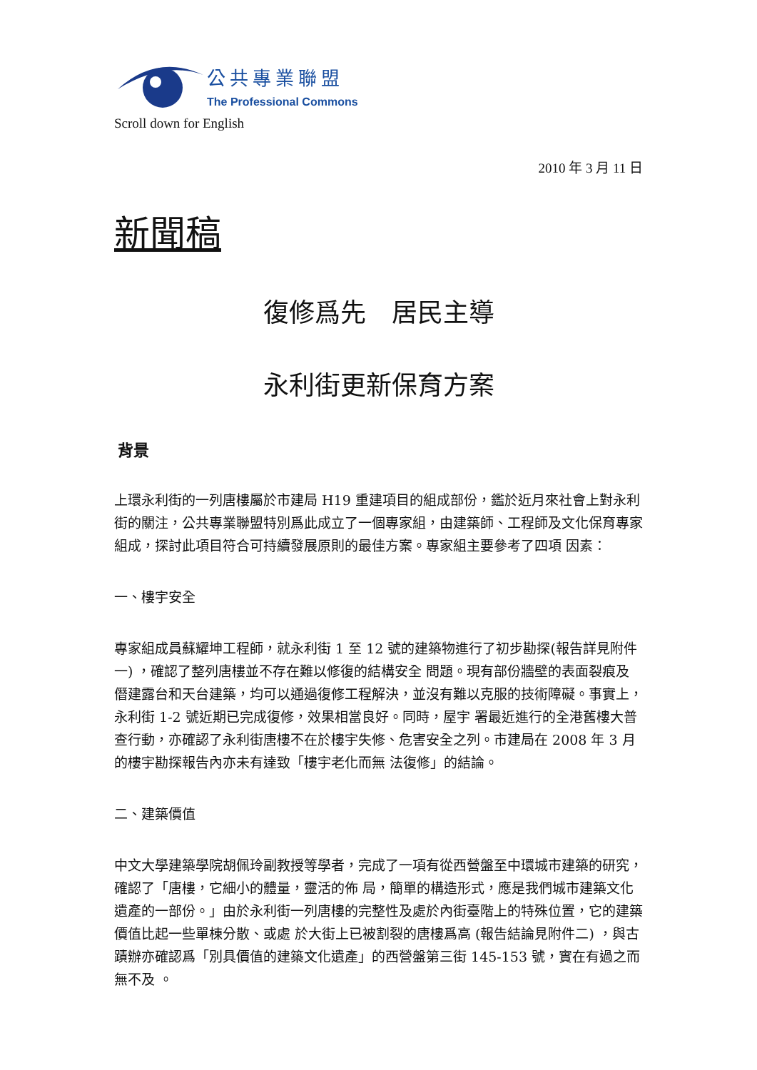公共專業聯盟
The Professional Commons
Scroll down for English
2010 年 3 月 11 日
新聞稿
復修爲先　居民主導
永利街更新保育方案
背景
上環永利街的一列唐樓屬於市建局 H19 重建項目的組成部份，鑑於近月來社會上對永利 街的關注，公共專業聯盟特別爲此成立了一個專家組，由建築師、工程師及文化保育專家組成，探討此項目符合可持續發展原則的最佳方案。專家組主要參考了四項 因素：
一、樓宇安全
專家組成員蘇耀坤工程師，就永利街 1 至 12 號的建築物進行了初步勘探(報告詳見附件一) ，確認了整列唐樓並不存在難以修復的結構安全 問題。現有部份牆壁的表面裂痕及僭建露台和天台建築，均可以通過復修工程解決，並沒有難以克服的技術障礙。事實上，永利街 1-2 號近期已完成復修，效果相當良好。同時，屋宇 署最近進行的全港舊樓大普查行動，亦確認了永利街唐樓不在於樓宇失修、危害安全之列。市建局在 2008 年 3 月的樓宇勘探報告內亦未有達致「樓宇老化而無 法復修」的結論。
二、建築價值
中文大學建築學院胡佩玲副教授等學者，完成了一項有從西營盤至中環城市建築的研究，確認了「唐樓，它細小的體量，靈活的佈 局，簡單的構造形式，應是我們城市建築文化遺產的一部份。」由於永利街一列唐樓的完整性及處於內街臺階上的特殊位置，它的建築價值比起一些單棟分散、或處 於大街上已被割裂的唐樓爲高 (報告結論見附件二) ，與古蹟辦亦確認爲「別具價值的建築文化遺產」的西營盤第三街 145-153 號，實在有過之而無不及 。